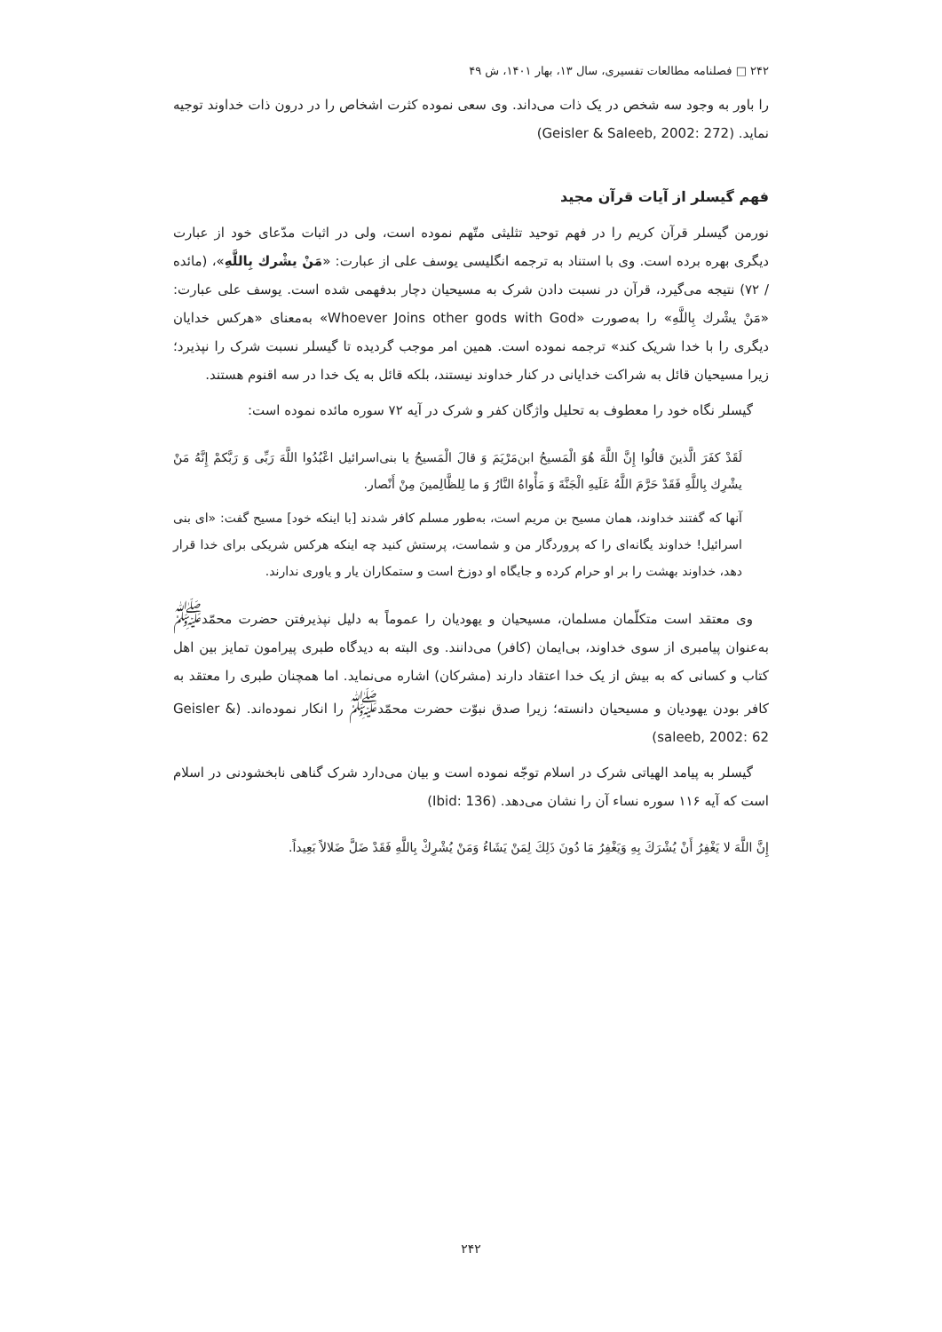۲۴۲ □ فصلنامه مطالعات تفسیری، سال ۱۳، بهار ۱۴۰۱، ش ۴۹
را باور به وجود سه شخص در یک ذات می‌داند. وی سعی نموده کثرت اشخاص را در درون ذات خداوند توجیه نماید. (Geisler & Saleeb, 2002: 272)
فهم گیسلر از آیات قرآن مجید
نورمن گیسلر قرآن کریم را در فهم توحید تثلیثی متّهم نموده است، ولی در اثبات مدّعای خود از عبارت دیگری بهره برده است. وی با استناد به ترجمه انگلیسی یوسف علی از عبارت: «مَنْ یشْرك بِاللَّهِ»، (مائده / ۷۲) نتیجه می‌گیرد، قرآن در نسبت دادن شرک به مسیحیان دچار بدفهمی شده است. یوسف علی عبارت: «مَنْ یشْرك بِاللَّهِ» را به‌صورت «Whoever Joins other gods with God» به‌معنای «هرکس خدایان دیگری را با خدا شریک کند» ترجمه نموده است. همین امر موجب گردیده تا گیسلر نسبت شرک را نپذیرد؛ زیرا مسیحیان قائل به شراکت خدایانی در کنار خداوند نیستند، بلکه قائل به یک خدا در سه اقنوم هستند.
گیسلر نگاه خود را معطوف به تحلیل واژگان کفر و شرک در آیه ۷۲ سوره مائده نموده است:
لَقَدْ كفَرَ الَّذینَ قالُوا إِنَّ اللَّهَ هُوَ الْمَسیحُ ابن‌مَرْیَمَ وَ قالَ الْمَسیحُ یا بنی‌اسرائیل اعْبُدُوا اللَّهَ رَبِّی وَ رَبَّكمْ إِنَّهُ مَنْ یشْرِك بِاللَّهِ فَقَدْ حَرَّمَ اللَّهُ عَلَیهِ الْجَنَّةَ وَ مَأْواهُ النَّارُ وَ ما لِلظَّالِمینَ مِنْ أَنْصار.
آنها که گفتند خداوند، همان مسیح بن مریم است، به‌طور مسلم کافر شدند [با اینکه خود] مسیح گفت: «ای بنی اسرائیل! خداوند یگانه‌ای را که پروردگار من و شماست، پرستش کنید چه اینکه هرکس شریکی برای خدا قرار دهد، خداوند بهشت را بر او حرام کرده و جایگاه او دوزخ است و ستمکاران یار و یاوری ندارند.
وی معتقد است متکلّمان مسلمان، مسیحیان و یهودیان را عموماً به دلیل نپذیرفتن حضرت محمّد<sup>ﷺ</sup> به‌عنوان پیامبری از سوی خداوند، بی‌ایمان (کافر) می‌دانند. وی البته به دیدگاه طبری پیرامون تمایز بین اهل کتاب و کسانی که به بیش از یک خدا اعتقاد دارند (مشرکان) اشاره می‌نماید. اما همچنان طبری را معتقد به کافر بودن یهودیان و مسیحیان دانسته؛ زیرا صدق نبوّت حضرت محمّد<sup>ﷺ</sup> را انکار نموده‌اند. (Geisler & saleeb, 2002: 62)
گیسلر به پیامد الهیاتی شرک در اسلام توجّه نموده است و بیان می‌دارد شرک گناهی نابخشودنی در اسلام است که آیه ۱۱۶ سوره نساء آن را نشان می‌دهد. (Ibid: 136)
إِنَّ اللَّهَ لا یَغْفِرُ أَنْ یُشْرَكَ بِهِ وَیَغْفِرُ مَا دُونَ ذَلِكَ لِمَنْ یَشَاءُ وَمَنْ یُشْرِكْ بِاللَّهِ فَقَدْ ضَلَّ ضَلالاً بَعِیداً.
۲۴۲